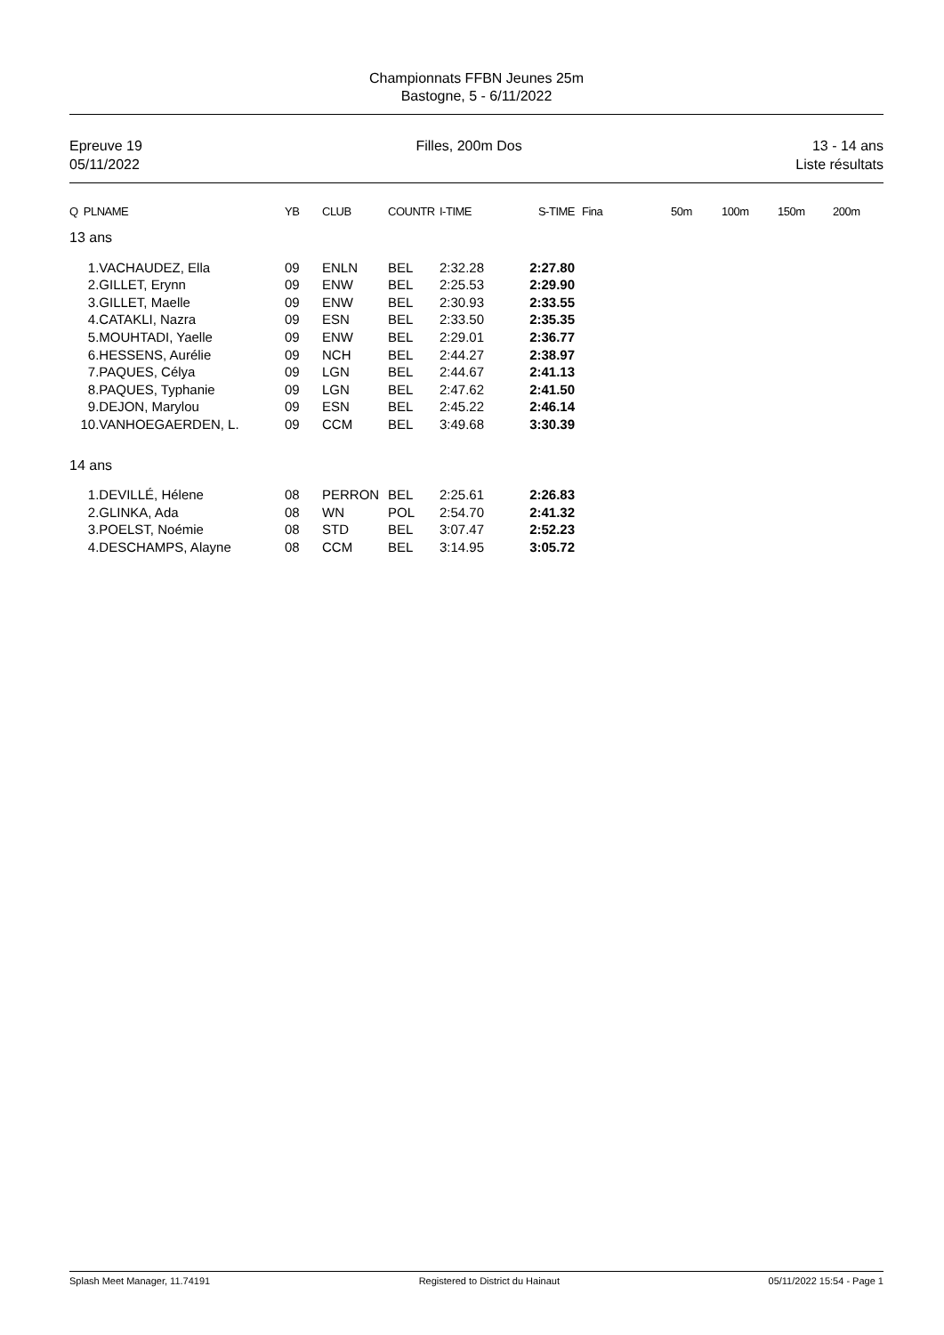Championnats FFBN Jeunes 25m
Bastogne, 5 - 6/11/2022
Epreuve 19
05/11/2022
Filles, 200m Dos 13 - 14 ans
Liste résultats
| Q PLNAME | YB | CLUB | COUNTR | I-TIME | S-TIME | Fina | 50m | 100m | 150m | 200m |
| --- | --- | --- | --- | --- | --- | --- | --- | --- | --- | --- |
| 13 ans | | | | | | | | | | |
| 1.VACHAUDEZ, Ella | 09 | ENLN | BEL | 2:32.28 | 2:27.80 | | | | | |
| 2.GILLET, Erynn | 09 | ENW | BEL | 2:25.53 | 2:29.90 | | | | | |
| 3.GILLET, Maelle | 09 | ENW | BEL | 2:30.93 | 2:33.55 | | | | | |
| 4.CATAKLI, Nazra | 09 | ESN | BEL | 2:33.50 | 2:35.35 | | | | | |
| 5.MOUHTADI, Yaelle | 09 | ENW | BEL | 2:29.01 | 2:36.77 | | | | | |
| 6.HESSENS, Aurélie | 09 | NCH | BEL | 2:44.27 | 2:38.97 | | | | | |
| 7.PAQUES, Célya | 09 | LGN | BEL | 2:44.67 | 2:41.13 | | | | | |
| 8.PAQUES, Typhanie | 09 | LGN | BEL | 2:47.62 | 2:41.50 | | | | | |
| 9.DEJON, Marylou | 09 | ESN | BEL | 2:45.22 | 2:46.14 | | | | | |
| 10.VANHOEGAERDEN, L. | 09 | CCM | BEL | 3:49.68 | 3:30.39 | | | | | |
| 14 ans | | | | | | | | | | |
| 1.DEVILLÉ, Hélene | 08 | PERRON | BEL | 2:25.61 | 2:26.83 | | | | | |
| 2.GLINKA, Ada | 08 | WN | POL | 2:54.70 | 2:41.32 | | | | | |
| 3.POELST, Noémie | 08 | STD | BEL | 3:07.47 | 2:52.23 | | | | | |
| 4.DESCHAMPS, Alayne | 08 | CCM | BEL | 3:14.95 | 3:05.72 | | | | | |
Splash Meet Manager, 11.74191 Registered to District du Hainaut 05/11/2022 15:54 - Page 1